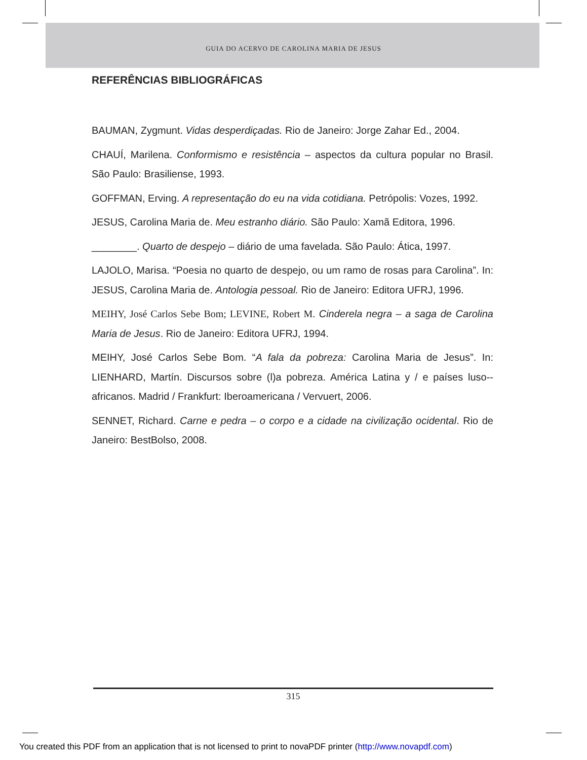GUIA DO ACERVO DE CAROLINA MARIA DE JESUS
REFERÊNCIAS BIBLIOGRÁFICAS
BAUMAN, Zygmunt. Vidas desperdiçadas. Rio de Janeiro: Jorge Zahar Ed., 2004.
CHAUÍ, Marilena. Conformismo e resistência – aspectos da cultura popular no Brasil. São Paulo: Brasiliense, 1993.
GOFFMAN, Erving. A representação do eu na vida cotidiana. Petrópolis: Vozes, 1992.
JESUS, Carolina Maria de. Meu estranho diário. São Paulo: Xamã Editora, 1996.
________. Quarto de despejo – diário de uma favelada. São Paulo: Ática, 1997.
LAJOLO, Marisa. “Poesia no quarto de despejo, ou um ramo de rosas para Carolina”. In: JESUS, Carolina Maria de. Antologia pessoal. Rio de Janeiro: Editora UFRJ, 1996.
MEIHY, José Carlos Sebe Bom; LEVINE, Robert M. Cinderela negra – a saga de Carolina Maria de Jesus. Rio de Janeiro: Editora UFRJ, 1994.
MEIHY, José Carlos Sebe Bom. “A fala da pobreza: Carolina Maria de Jesus”. In: LIENHARD, Martín. Discursos sobre (l)a pobreza. América Latina y / e países luso--africanos. Madrid / Frankfurt: Iberoamericana / Vervuert, 2006.
SENNET, Richard. Carne e pedra – o corpo e a cidade na civilização ocidental. Rio de Janeiro: BestBolso, 2008.
315
You created this PDF from an application that is not licensed to print to novaPDF printer (http://www.novapdf.com)